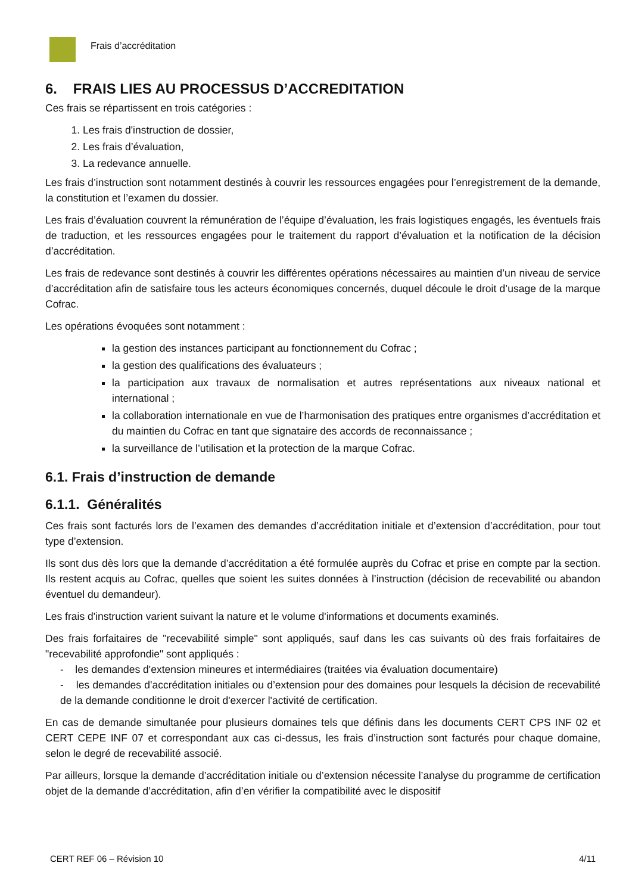Frais d’accréditation
6. FRAIS LIES AU PROCESSUS D’ACCREDITATION
Ces frais se répartissent en trois catégories :
1. Les frais d'instruction de dossier,
2. Les frais d’évaluation,
3. La redevance annuelle.
Les frais d’instruction sont notamment destinés à couvrir les ressources engagées pour l’enregistrement de la demande, la constitution et l’examen du dossier.
Les frais d’évaluation couvrent la rémunération de l’équipe d’évaluation, les frais logistiques engagés, les éventuels frais de traduction, et les ressources engagées pour le traitement du rapport d’évaluation et la notification de la décision d’accréditation.
Les frais de redevance sont destinés à couvrir les différentes opérations nécessaires au maintien d’un niveau de service d’accréditation afin de satisfaire tous les acteurs économiques concernés, duquel découle le droit d’usage de la marque Cofrac.
Les opérations évoquées sont notamment :
la gestion des instances participant au fonctionnement du Cofrac ;
la gestion des qualifications des évaluateurs ;
la participation aux travaux de normalisation et autres représentations aux niveaux national et international ;
la collaboration internationale en vue de l’harmonisation des pratiques entre organismes d’accréditation et du maintien du Cofrac en tant que signataire des accords de reconnaissance ;
la surveillance de l’utilisation et la protection de la marque Cofrac.
6.1. Frais d’instruction de demande
6.1.1. Généralités
Ces frais sont facturés lors de l’examen des demandes d’accréditation initiale et d’extension d’accréditation, pour tout type d’extension.
Ils sont dus dès lors que la demande d’accréditation a été formulée auprès du Cofrac et prise en compte par la section. Ils restent acquis au Cofrac, quelles que soient les suites données à l’instruction (décision de recevabilité ou abandon éventuel du demandeur).
Les frais d'instruction varient suivant la nature et le volume d'informations et documents examinés.
Des frais forfaitaires de "recevabilité simple" sont appliqués, sauf dans les cas suivants où des frais forfaitaires de "recevabilité approfondie" sont appliqués :
- les demandes d'extension mineures et intermédiaires (traitées via évaluation documentaire)
- les demandes d'accréditation initiales ou d’extension pour des domaines pour lesquels la décision de recevabilité de la demande conditionne le droit d'exercer l'activité de certification.
En cas de demande simultanée pour plusieurs domaines tels que définis dans les documents CERT CPS INF 02 et CERT CEPE INF 07 et correspondant aux cas ci-dessus, les frais d’instruction sont facturés pour chaque domaine, selon le degré de recevabilité associé.
Par ailleurs, lorsque la demande d’accréditation initiale ou d’extension nécessite l’analyse du programme de certification objet de la demande d’accréditation, afin d’en vérifier la compatibilité avec le dispositif
CERT REF 06 – Révision 10 4/11